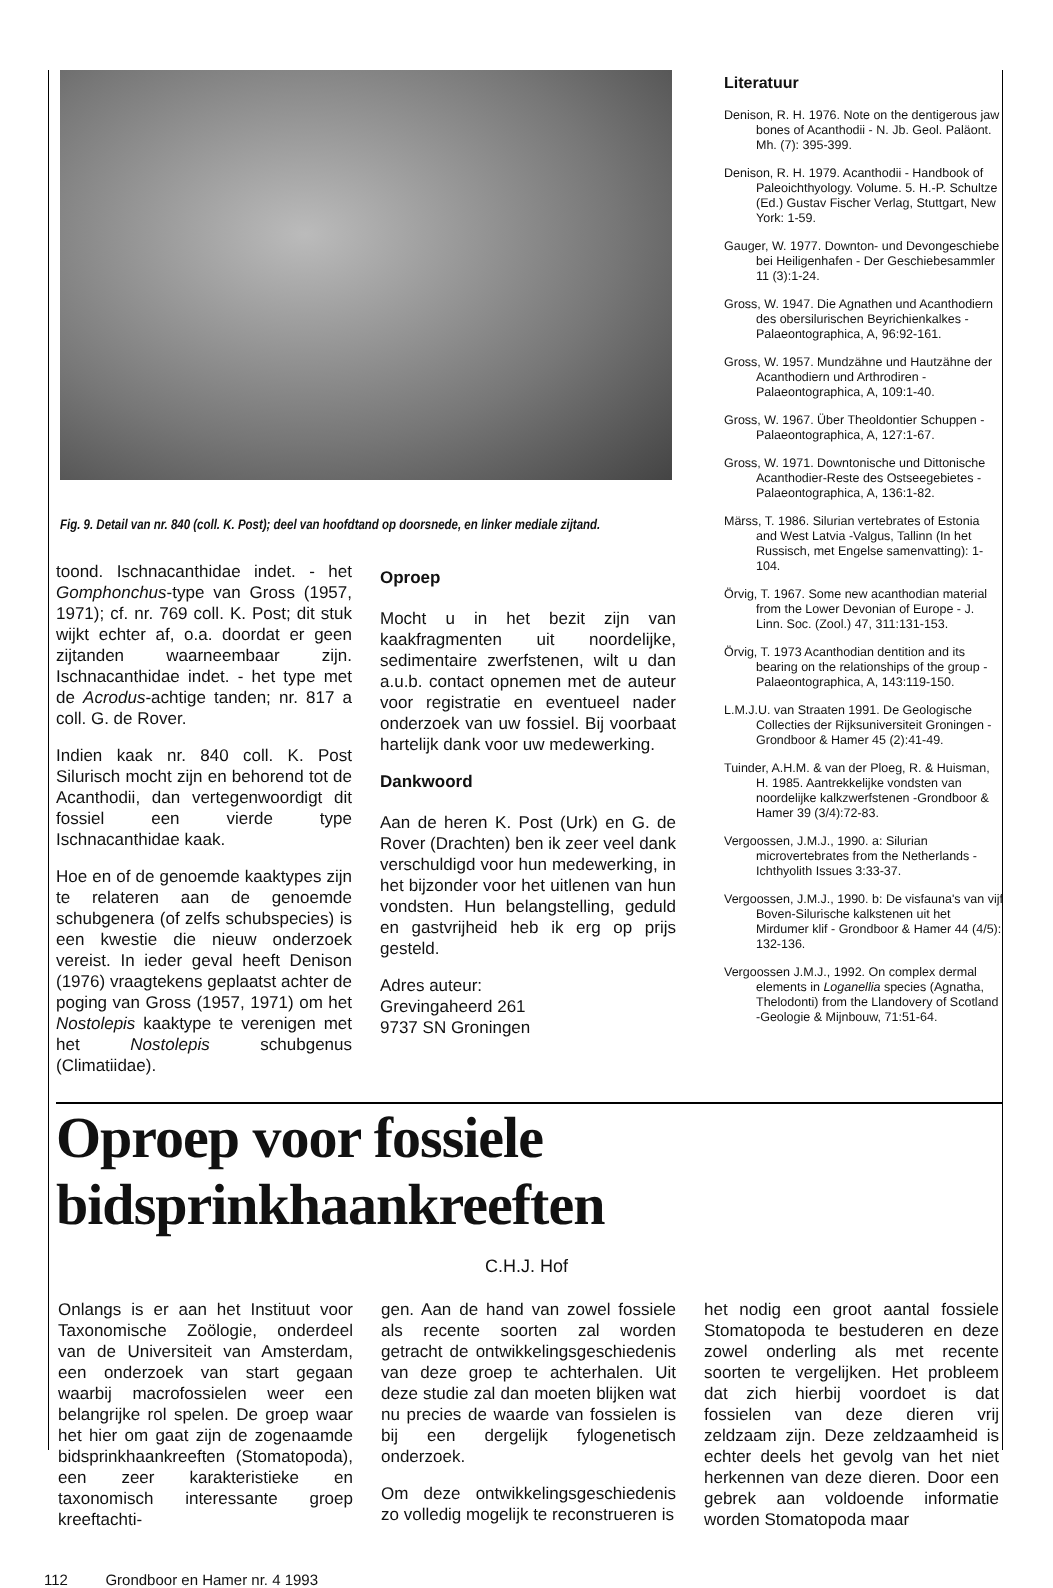Fig. 9. Detail van nr. 840 (coll. K. Post); deel van hoofdtand op doorsnede, en linker mediale zijtand.
toond. Ischnacanthidae indet. - het Gomphonchus-type van Gross (1957, 1971); cf. nr. 769 coll. K. Post; dit stuk wijkt echter af, o.a. doordat er geen zijtanden waarneembaar zijn. Ischnacanthidae indet. - het type met de Acrodus-achtige tanden; nr. 817 a coll. G. de Rover.
Indien kaak nr. 840 coll. K. Post Silurisch mocht zijn en behorend tot de Acanthodii, dan vertegenwoordigt dit fossiel een vierde type Ischnacanthidae kaak.
Hoe en of de genoemde kaaktypes zijn te relateren aan de genoemde schubgenera (of zelfs schubspecies) is een kwestie die nieuw onderzoek vereist. In ieder geval heeft Denison (1976) vraagtekens geplaatst achter de poging van Gross (1957, 1971) om het Nostolepis kaaktype te verenigen met het Nostolepis schubgenus (Climatiidae).
Oproep
Mocht u in het bezit zijn van kaakfragmenten uit noordelijke, sedimentaire zwerfstenen, wilt u dan a.u.b. contact opnemen met de auteur voor registratie en eventueel nader onderzoek van uw fossiel. Bij voorbaat hartelijk dank voor uw medewerking.
Dankwoord
Aan de heren K. Post (Urk) en G. de Rover (Drachten) ben ik zeer veel dank verschuldigd voor hun medewerking, in het bijzonder voor het uitlenen van hun vondsten. Hun belangstelling, geduld en gastvrijheid heb ik erg op prijs gesteld.
Adres auteur:
Grevingaheerd 261
9737 SN Groningen
Literatuur
Denison, R. H. 1976. Note on the dentigerous jaw bones of Acanthodii - N. Jb. Geol. Paläont. Mh. (7): 395-399.
Denison, R. H. 1979. Acanthodii - Handbook of Paleoichthyology. Volume. 5. H.-P. Schultze (Ed.) Gustav Fischer Verlag, Stuttgart, New York: 1-59.
Gauger, W. 1977. Downton- und Devongeschiebe bei Heiligenhafen - Der Geschiebesammler 11 (3):1-24.
Gross, W. 1947. Die Agnathen und Acanthodiern des obersilurischen Beyrichienkalkes - Palaeontographica, A, 96:92-161.
Gross, W. 1957. Mundzähne und Hautzähne der Acanthodiern und Arthrodiren - Palaeontographica, A, 109:1-40.
Gross, W. 1967. Über Theoldontier Schuppen - Palaeontographica, A, 127:1-67.
Gross, W. 1971. Downtonische und Dittonische Acanthodier-Reste des Ostseegebietes - Palaeontographica, A, 136:1-82.
Märss, T. 1986. Silurian vertebrates of Estonia and West Latvia -Valgus, Tallinn (In het Russisch, met Engelse samenvatting): 1-104.
Örvig, T. 1967. Some new acanthodian material from the Lower Devonian of Europe - J. Linn. Soc. (Zool.) 47, 311:131-153.
Örvig, T. 1973 Acanthodian dentition and its bearing on the relationships of the group - Palaeontographica, A, 143:119-150.
L.M.J.U. van Straaten 1991. De Geologische Collecties der Rijksuniversiteit Groningen - Grondboor & Hamer 45 (2):41-49.
Tuinder, A.H.M. & van der Ploeg, R. & Huisman, H. 1985. Aantrekkelijke vondsten van noordelijke kalkzwerfstenen -Grondboor & Hamer 39 (3/4):72-83.
Vergoossen, J.M.J., 1990. a: Silurian microvertebrates from the Netherlands - Ichthyolith Issues 3:33-37.
Vergoossen, J.M.J., 1990. b: De visfauna's van vijf Boven-Silurische kalkstenen uit het Mirdumer klif - Grondboor & Hamer 44 (4/5): 132-136.
Vergoossen J.M.J., 1992. On complex dermal elements in Loganellia species (Agnatha, Thelodonti) from the Llandovery of Scotland -Geologie & Mijnbouw, 71:51-64.
Oproep voor fossiele bidsprinkhaankreeften
C.H.J. Hof
Onlangs is er aan het Instituut voor Taxonomische Zoölogie, onderdeel van de Universiteit van Amsterdam, een onderzoek van start gegaan waarbij macrofossielen weer een belangrijke rol spelen. De groep waar het hier om gaat zijn de zogenaamde bidsprinkhaankreeften (Stomatopoda), een zeer karakteristieke en taxonomisch interessante groep kreeftachti-
gen. Aan de hand van zowel fossiele als recente soorten zal worden getracht de ontwikkelingsgeschiedenis van deze groep te achterhalen. Uit deze studie zal dan moeten blijken wat nu precies de waarde van fossielen is bij een dergelijk fylogenetisch onderzoek.
Om deze ontwikkelingsgeschiedenis zo volledig mogelijk te reconstrueren is
het nodig een groot aantal fossiele Stomatopoda te bestuderen en deze zowel onderling als met recente soorten te vergelijken. Het probleem dat zich hierbij voordoet is dat fossielen van deze dieren vrij zeldzaam zijn. Deze zeldzaamheid is echter deels het gevolg van het niet herkennen van deze dieren. Door een gebrek aan voldoende informatie worden Stomatopoda maar
112 Grondboor en Hamer nr. 4 1993